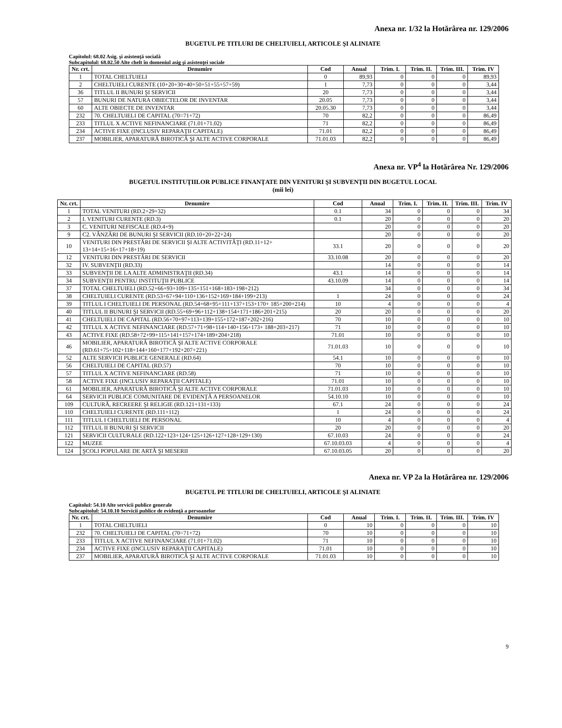Anexa nr. 1/32 la Hotărârea nr. 129/2006
BUGETUL PE TITLURI DE CHELTUIELI, ARTICOLE ŞI ALINIATE
Capitolul: 68.02 Asig. şi asistenţă socială
Subcapitolul: 68.02.50 Alte chelt în domeniul asig şi asistenţei sociale
| Nr. crt. | Denumire | Cod | Anual | Trim. I. | Trim. II. | Trim. III. | Trim. IV |
| --- | --- | --- | --- | --- | --- | --- | --- |
| 1 | TOTAL CHELTUIELI | 0 | 89,93 | 0 | 0 | 0 | 89,93 |
| 2 | CHELTUIELI CURENTE (10+20+30+40+50+51+55+57+59) | 1 | 7,73 | 0 | 0 | 0 | 3,44 |
| 36 | TITLUL II BUNURI ŞI SERVICII | 20 | 7,73 | 0 | 0 | 0 | 3,44 |
| 57 | BUNURI DE NATURA OBIECTELOR DE INVENTAR | 20.05 | 7,73 | 0 | 0 | 0 | 3,44 |
| 60 | ALTE OBIECTE DE INVENTAR | 20.05.30 | 7,73 | 0 | 0 | 0 | 3,44 |
| 232 | 70. CHELTUIELI DE CAPITAL (70=71+72) | 70 | 82,2 | 0 | 0 | 0 | 86,49 |
| 233 | TITLUL X ACTIVE NEFINANCIARE (71.01+71.02) | 71 | 82,2 | 0 | 0 | 0 | 86,49 |
| 234 | ACTIVE FIXE (INCLUSIV REPARAŢII CAPITALE) | 71.01 | 82,2 | 0 | 0 | 0 | 86,49 |
| 237 | MOBILIER, APARATURĂ BIROTICĂ ŞI ALTE ACTIVE CORPORALE | 71.01.03 | 82,2 | 0 | 0 | 0 | 86,49 |
Anexa nr. VP<sup>4</sup> la Hotărârea Nr. 129/2006
BUGETUL INSTITUŢIILOR PUBLICE FINANŢATE DIN VENITURI ŞI SUBVENŢII DIN BUGETUL LOCAL
(mii lei)
| Nr. crt. | Denumire | Cod | Anual | Trim. I. | Trim. II. | Trim. III. | Trim. IV |
| --- | --- | --- | --- | --- | --- | --- | --- |
| 1 | TOTAL VENITURI (RD.2+29+32) | 0.1 | 34 | 0 | 0 | 0 | 34 |
| 2 | I. VENITURI CURENTE (RD.3) | 0.1 | 20 | 0 | 0 | 0 | 20 |
| 3 | C. VENITURI NEFISCALE (RD.4+9) | | 20 | 0 | 0 | 0 | 20 |
| 9 | C2. VÂNZĂRI DE BUNURI ŞI SERVICII (RD.10+20+22+24) | | 20 | 0 | 0 | 0 | 20 |
| 10 | VENITURI DIN PRESTĂRI DE SERVICII ŞI ALTE ACTIVITĂŢI (RD.11+12+ 13+14+15+16+17+18+19) | 33.1 | 20 | 0 | 0 | 0 | 20 |
| 12 | VENITURI DIN PRESTĂRI DE SERVICII | 33.10.08 | 20 | 0 | 0 | 0 | 20 |
| 32 | IV. SUBVENŢII (RD.33) | | 14 | 0 | 0 | 0 | 14 |
| 33 | SUBVENŢII DE LA ALTE ADMINISTRAŢII (RD.34) | 43.1 | 14 | 0 | 0 | 0 | 14 |
| 34 | SUBVENŢII PENTRU INSTITUŢII PUBLICE | 43.10.09 | 14 | 0 | 0 | 0 | 14 |
| 37 | TOTAL CHELTUIELI (RD.52+66+93+109+135+151+168+183+198+212) | | 34 | 0 | 0 | 0 | 34 |
| 38 | CHELTUIELI CURENTE (RD.53+67+94+110+136+152+169+184+199+213) | 1 | 24 | 0 | 0 | 0 | 24 |
| 39 | TITLUL I CHELTUIELI DE PERSONAL (RD.54+68+95+111+137+153+170+ 185+200+214) | 10 | 4 | 0 | 0 | 0 | 4 |
| 40 | TITLUL II BUNURI ŞI SERVICII (RD.55+69+96+112+138+154+171+186+201+215) | 20 | 20 | 0 | 0 | 0 | 20 |
| 41 | CHELTUIELI DE CAPITAL (RD.56+70+97+113+139+155+172+187+202+216) | 70 | 10 | 0 | 0 | 0 | 10 |
| 42 | TITLUL X ACTIVE NEFINANCIARE (RD.57+71+98+114+140+156+173+ 188+203+217) | 71 | 10 | 0 | 0 | 0 | 10 |
| 43 | ACTIVE FIXE (RD.58+72+99+115+141+157+174+189+204+218) | 71.01 | 10 | 0 | 0 | 0 | 10 |
| 46 | MOBILIER, APARATURĂ BIROTICĂ ŞI ALTE ACTIVE CORPORALE (RD.61+75+102+118+144+160+177+192+207+221) | 71.01.03 | 10 | 0 | 0 | 0 | 10 |
| 52 | ALTE SERVICII PUBLICE GENERALE (RD.64) | 54.1 | 10 | 0 | 0 | 0 | 10 |
| 56 | CHELTUIELI DE CAPITAL (RD.57) | 70 | 10 | 0 | 0 | 0 | 10 |
| 57 | TITLUL X ACTIVE NEFINANCIARE (RD.58) | 71 | 10 | 0 | 0 | 0 | 10 |
| 58 | ACTIVE FIXE (INCLUSIV REPARAŢII CAPITALE) | 71.01 | 10 | 0 | 0 | 0 | 10 |
| 61 | MOBILIER, APARATURĂ BIROTICĂ ŞI ALTE ACTIVE CORPORALE | 71.01.03 | 10 | 0 | 0 | 0 | 10 |
| 64 | SERVICII PUBLICE COMUNITARE DE EVIDENŢĂ A PERSOANELOR | 54.10.10 | 10 | 0 | 0 | 0 | 10 |
| 109 | CULTURĂ, RECREERE ŞI RELIGIE (RD.121+131+133) | 67.1 | 24 | 0 | 0 | 0 | 24 |
| 110 | CHELTUIELI CURENTE (RD.111+112) | 1 | 24 | 0 | 0 | 0 | 24 |
| 111 | TITLUL I CHELTUIELI DE PERSONAL | 10 | 4 | 0 | 0 | 0 | 4 |
| 112 | TITLUL II BUNURI ŞI SERVICII | 20 | 20 | 0 | 0 | 0 | 20 |
| 121 | SERVICII CULTURALE (RD.122+123+124+125+126+127+128+129+130) | 67.10.03 | 24 | 0 | 0 | 0 | 24 |
| 122 | MUZEE | 67.10.03.03 | 4 | 0 | 0 | 0 | 4 |
| 124 | ŞCOLI POPULARE DE ARTĂ ŞI MESERII | 67.10.03.05 | 20 | 0 | 0 | 0 | 20 |
Anexa nr. VP 2a la Hotărârea nr. 129/2006
BUGETUL PE TITLURI DE CHELTUIELI, ARTICOLE ŞI ALINIATE
Capitolul: 54.10 Alte servicii publice generale
Subcapitolul: 54.10.10 Servicii publice de evidenţă a persoanelor
| Nr. crt. | Denumire | Cod | Anual | Trim. I. | Trim. II. | Trim. III. | Trim. IV |
| --- | --- | --- | --- | --- | --- | --- | --- |
| 1 | TOTAL CHELTUIELI | 0 | 10 | 0 | 0 | 0 | 10 |
| 232 | 70. CHELTUIELI DE CAPITAL (70=71+72) | 70 | 10 | 0 | 0 | 0 | 10 |
| 233 | TITLUL X ACTIVE NEFINANCIARE (71.01+71.02) | 71 | 10 | 0 | 0 | 0 | 10 |
| 234 | ACTIVE FIXE (INCLUSIV REPARAŢII CAPITALE) | 71.01 | 10 | 0 | 0 | 0 | 10 |
| 237 | MOBILIER, APARATURĂ BIROTICĂ ŞI ALTE ACTIVE CORPORALE | 71.01.03 | 10 | 0 | 0 | 0 | 10 |
9